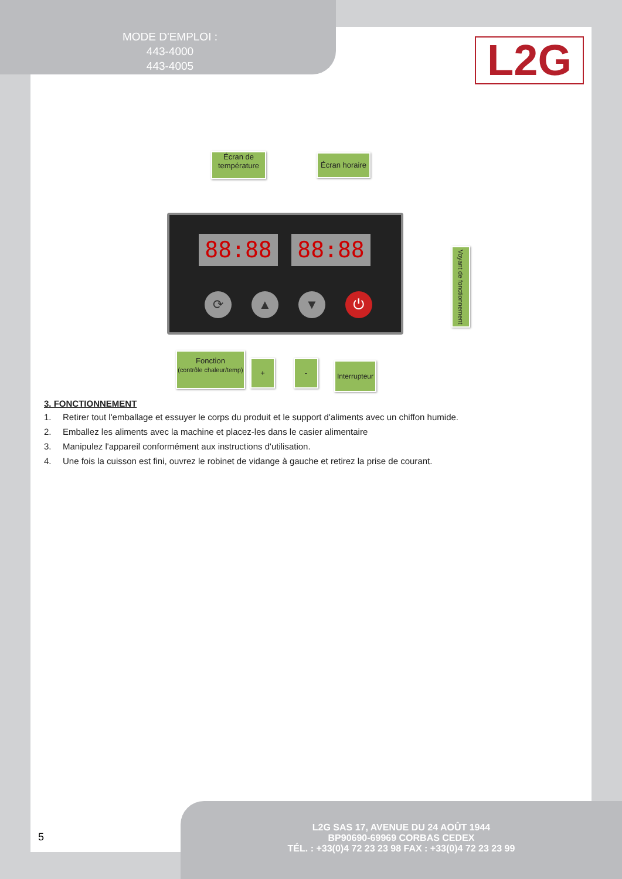MODE D'EMPLOI :
443-4000
443-4005
L2G
Écran de
température
Écran horaire
88:88 88:88
⟳ ▲ ▼ ⏻
Voyant de fonctionnement
Fonction
(contrôle chaleur/temp)
+ -
Interrupteur
3. FONCTIONNEMENT
1. Retirer tout l'emballage et essuyer le corps du produit et le support d'aliments avec un chiffon humide.
2. Emballez les aliments avec la machine et placez-les dans le casier alimentaire
3. Manipulez l'appareil conformément aux instructions d'utilisation.
4. Une fois la cuisson est fini, ouvrez le robinet de vidange à gauche et retirez la prise de courant.
5
L2G SAS 17, AVENUE DU 24 AOÛT 1944
BP90690-69969 CORBAS CEDEX
TÉL. : +33(0)4 72 23 23 98 FAX : +33(0)4 72 23 23 99